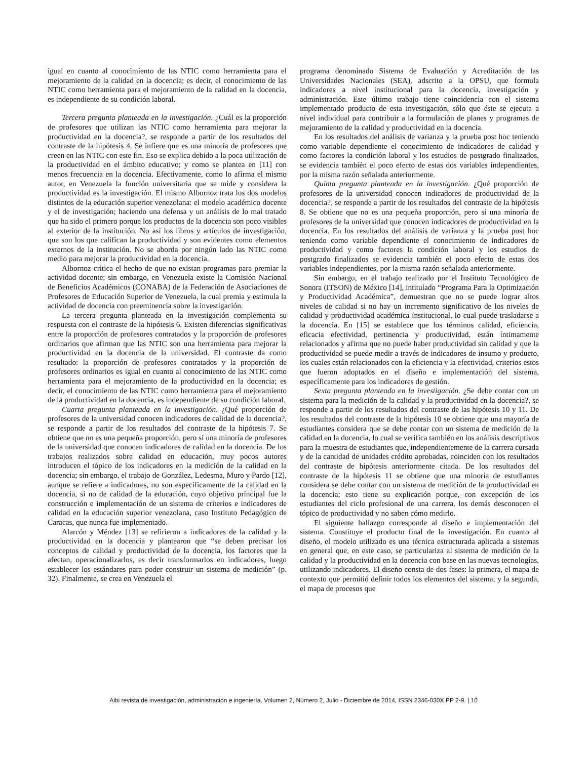igual en cuanto al conocimiento de las NTIC como herramienta para el mejoramiento de la calidad en la docencia; es decir, el conocimiento de las NTIC como herramienta para el mejoramiento de la calidad en la docencia, es independiente de su condición laboral.
Tercera pregunta planteada en la investigación. ¿Cuál es la proporción de profesores que utilizan las NTIC como herramienta para mejorar la productividad en la docencia?, se responde a partir de los resultados del contraste de la hipótesis 4. Se infiere que es una minoría de profesores que creen en las NTIC con este fin. Eso se explica debido a la poca utilización de la productividad en el ámbito educativo; y como se plantea en [11] con menos frecuencia en la docencia. Efectivamente, como lo afirma el mismo autor, en Venezuela la función universitaria que se mide y considera la productividad es la investigación. El mismo Albornoz trata los dos modelos distintos de la educación superior venezolana: el modelo académico docente y el de investigación; haciendo una defensa y un análisis de lo mal tratado que ha sido el primero porque los productos de la docencia son poco visibles al exterior de la institución. No así los libros y artículos de investigación, que son los que califican la productividad y son evidentes como elementos externos de la institución. No se aborda por ningún lado las NTIC como medio para mejorar la productividad en la docencia.
Albornoz critica el hecho de que no existan programas para premiar la actividad docente; sin embargo, en Venezuela existe la Comisión Nacional de Beneficios Académicos (CONABA) de la Federación de Asociaciones de Profesores de Educación Superior de Venezuela, la cual premia y estimula la actividad de docencia con preeminencia sobre la investigación.
La tercera pregunta planteada en la investigación complementa su respuesta con el contraste de la hipótesis 6. Existen diferencias significativas entre la proporción de profesores contratados y la proporción de profesores ordinarios que afirman que las NTIC son una herramienta para mejorar la productividad en la docencia de la universidad. El contraste da como resultado: la proporción de profesores contratados y la proporción de profesores ordinarios es igual en cuanto al conocimiento de las NTIC como herramienta para el mejoramiento de la productividad en la docencia; es decir, el conocimiento de las NTIC como herramienta para el mejoramiento de la productividad en la docencia, es independiente de su condición laboral.
Cuarta pregunta planteada en la investigación. ¿Qué proporción de profesores de la universidad conocen indicadores de calidad de la docencia?, se responde a partir de los resultados del contraste de la hipótesis 7. Se obtiene que no es una pequeña proporción, pero sí una minoría de profesores de la universidad que conocen indicadores de calidad en la docencia. De los trabajos realizados sobre calidad en educación, muy pocos autores introducen el tópico de los indicadores en la medición de la calidad en la docencia; sin embargo, el trabajo de González, Ledesma, Muro y Pardo [12], aunque se refiere a indicadores, no son específicamente de la calidad en la docencia, si no de calidad de la educación, cuyo objetivo principal fue la construcción e implementación de un sistema de criterios e indicadores de calidad en la educación superior venezolana, caso Instituto Pedagógico de Caracas, que nunca fue implementado.
Alarcón y Méndez [13] se refirieron a indicadores de la calidad y la productividad en la docencia y plantearon que “se deben precisar los conceptos de calidad y productividad de la docencia, los factores que la afectan, operacionalizarlos, es decir transformarlos en indicadores, luego establecer los estándares para poder construir un sistema de medición” (p. 32). Finalmente, se crea en Venezuela el
programa denominado Sistema de Evaluación y Acreditación de las Universidades Nacionales (SEA), adscrito a la OPSU, que formula indicadores a nivel institucional para la docencia, investigación y administración. Este último trabajo tiene coincidencia con el sistema implementado producto de esta investigación, sólo que éste se ejecuta a nivel individual para contribuir a la formulación de planes y programas de mejoramiento de la calidad y productividad en la docencia.
En los resultados del análisis de varianza y la prueba post hoc teniendo como variable dependiente el conocimiento de indicadores de calidad y como factores la condición laboral y los estudios de postgrado finalizados, se evidencia también el poco efecto de estas dos variables independientes, por la misma razón señalada anteriormente.
Quinta pregunta planteada en la investigación. ¿Qué proporción de profesores de la universidad conocen indicadores de productividad de la docencia?, se responde a partir de los resultados del contraste de la hipótesis 8. Se obtiene que no es una pequeña proporción, pero sí una minoría de profesores de la universidad que conocen indicadores de productividad en la docencia. En los resultados del análisis de varianza y la prueba post hoc teniendo como variable dependiente el conocimiento de indicadores de productividad y como factores la condición laboral y los estudios de postgrado finalizados se evidencia también el poco efecto de estas dos variables independientes, por la misma razón señalada anteriormente.
Sin embargo, en el trabajo realizado por el Instituto Tecnológico de Sonora (ITSON) de México [14], intitulado “Programa Para la Optimización y Productividad Académica”, demuestran que no se puede lograr altos niveles de calidad si no hay un incremento significativo de los niveles de calidad y productividad académica institucional, lo cual puede trasladarse a la docencia. En [15] se establece que los términos calidad, eficiencia, eficacia efectividad, pertinencia y productividad, están íntimamente relacionados y afirma que no puede haber productividad sin calidad y que la productividad se puede medir a través de indicadores de insumo y producto, los cuales están relacionados con la eficiencia y la efectividad, criterios estos que fueron adoptados en el diseño e implementación del sistema, específicamente para los indicadores de gestión.
Sexta pregunta planteada en la investigación. ¿Se debe contar con un sistema para la medición de la calidad y la productividad en la docencia?, se responde a partir de los resultados del contraste de las hipótesis 10 y 11. De los resultados del contraste de la hipótesis 10 se obtiene que una mayoría de estudiantes considera que se debe contar con un sistema de medición de la calidad en la docencia, lo cual se verifica también en los análisis descriptivos para la muestra de estudiantes que, independientemente de la carrera cursada y de la cantidad de unidades crédito aprobadas, coinciden con los resultados del contraste de hipótesis anteriormente citada. De los resultados del contraste de la hipótesis 11 se obtiene que una minoría de estudiantes considera se debe contar con un sistema de medición de la productividad en la docencia; esto tiene su explicación porque, con excepción de los estudiantes del ciclo profesional de una carrera, los demás desconocen el tópico de productividad y no saben cómo medirlo.
El siguiente hallazgo corresponde al diseño e implementación del sistema. Constituye el producto final de la investigación. En cuanto al diseño, el modelo utilizado es una técnica estructurada aplicada a sistemas en general que, en este caso, se particulariza al sistema de medición de la calidad y la productividad en la docencia con base en las nuevas tecnologías, utilizando indicadores. El diseño consta de dos fases: la primera, el mapa de contexto que permitió definir todos los elementos del sistema; y la segunda, el mapa de procesos que
Aibi revista de investigación, administración e ingeniería, Volumen 2, Número 2, Julio - Diciembre de 2014, ISSN 2346-030X PP 2-9. | 10